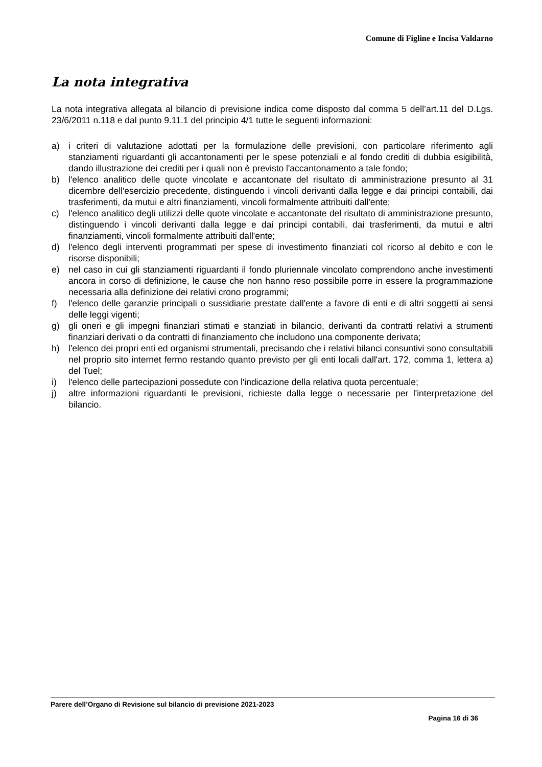Comune di Figline e Incisa Valdarno
La nota integrativa
La nota integrativa allegata al bilancio di previsione indica come disposto dal comma 5 dell’art.11 del D.Lgs. 23/6/2011 n.118 e dal punto 9.11.1 del principio 4/1 tutte le seguenti informazioni:
a) i criteri di valutazione adottati per la formulazione delle previsioni, con particolare riferimento agli stanziamenti riguardanti gli accantonamenti per le spese potenziali e al fondo crediti di dubbia esigibilità, dando illustrazione dei crediti per i quali non è previsto l'accantonamento a tale fondo;
b) l'elenco analitico delle quote vincolate e accantonate del risultato di amministrazione presunto al 31 dicembre dell'esercizio precedente, distinguendo i vincoli derivanti dalla legge e dai principi contabili, dai trasferimenti, da mutui e altri finanziamenti, vincoli formalmente attribuiti dall'ente;
c) l'elenco analitico degli utilizzi delle quote vincolate e accantonate del risultato di amministrazione presunto, distinguendo i vincoli derivanti dalla legge e dai principi contabili, dai trasferimenti, da mutui e altri finanziamenti, vincoli formalmente attribuiti dall'ente;
d) l'elenco degli interventi programmati per spese di investimento finanziati col ricorso al debito e con le risorse disponibili;
e) nel caso in cui gli stanziamenti riguardanti il fondo pluriennale vincolato comprendono anche investimenti ancora in corso di definizione, le cause che non hanno reso possibile porre in essere la programmazione necessaria alla definizione dei relativi crono programmi;
f) l'elenco delle garanzie principali o sussidiarie prestate dall'ente a favore di enti e di altri soggetti ai sensi delle leggi vigenti;
g) gli oneri e gli impegni finanziari stimati e stanziati in bilancio, derivanti da contratti relativi a strumenti finanziari derivati o da contratti di finanziamento che includono una componente derivata;
h) l'elenco dei propri enti ed organismi strumentali, precisando che i relativi bilanci consuntivi sono consultabili nel proprio sito internet fermo restando quanto previsto per gli enti locali dall'art. 172, comma 1, lettera a) del Tuel;
i) l'elenco delle partecipazioni possedute con l'indicazione della relativa quota percentuale;
j) altre informazioni riguardanti le previsioni, richieste dalla legge o necessarie per l'interpretazione del bilancio.
Parere dell’Organo di Revisione sul bilancio di previsione 2021-2023
Pagina 16 di 36